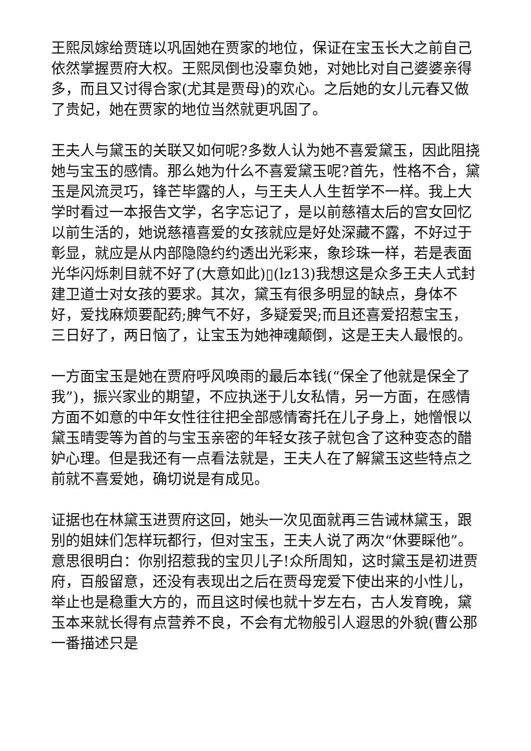王熙凤嫁给贾琏以巩固她在贾家的地位，保证在宝玉长大之前自己依然掌握贾府大权。王熙凤倒也没辜负她，对她比对自己婆婆亲得多，而且又讨得合家(尤其是贾母)的欢心。之后她的女儿元春又做了贵妃，她在贾家的地位当然就更巩固了。
王夫人与黛玉的关联又如何呢?多数人认为她不喜爱黛玉，因此阻挠她与宝玉的感情。那么她为什么不喜爱黛玉呢?首先，性格不合，黛玉是风流灵巧，锋芒毕露的人，与王夫人人生哲学不一样。我上大学时看过一本报告文学，名字忘记了，是以前慈禧太后的宫女回忆以前生活的，她说慈禧喜爱的女孩就应是好处深藏不露，不好过于彰显，就应是从内部隐隐约约透出光彩来，象珍珠一样，若是表面光华闪烁刺目就不好了(大意如此)▯(lz13)我想这是众多王夫人式封建卫道士对女孩的要求。其次，黛玉有很多明显的缺点，身体不好，爱找麻烦要配药;脾气不好，多疑爱哭;而且还喜爱招惹宝玉，三日好了，两日恼了，让宝玉为她神魂颠倒，这是王夫人最恨的。
一方面宝玉是她在贾府呼风唤雨的最后本钱(“保全了他就是保全了我”)，振兴家业的期望，不应执迷于儿女私情，另一方面，在感情方面不如意的中年女性往往把全部感情寄托在儿子身上，她憎恨以黛玉晴雯等为首的与宝玉亲密的年轻女孩子就包含了这种变态的醋妒心理。但是我还有一点看法就是，王夫人在了解黛玉这些特点之前就不喜爱她，确切说是有成见。
证据也在林黛玉进贾府这回，她头一次见面就再三告诫林黛玉，跟别的姐妹们怎样玩都行，但对宝玉，王夫人说了两次“休要睬他”。意思很明白：你别招惹我的宝贝儿子!众所周知，这时黛玉是初进贾府，百般留意，还没有表现出之后在贾母宠爱下使出来的小性儿，举止也是稳重大方的，而且这时候也就十岁左右，古人发育晚，黛玉本来就长得有点营养不良，不会有尤物般引人遐思的外貌(曹公那一番描述只是